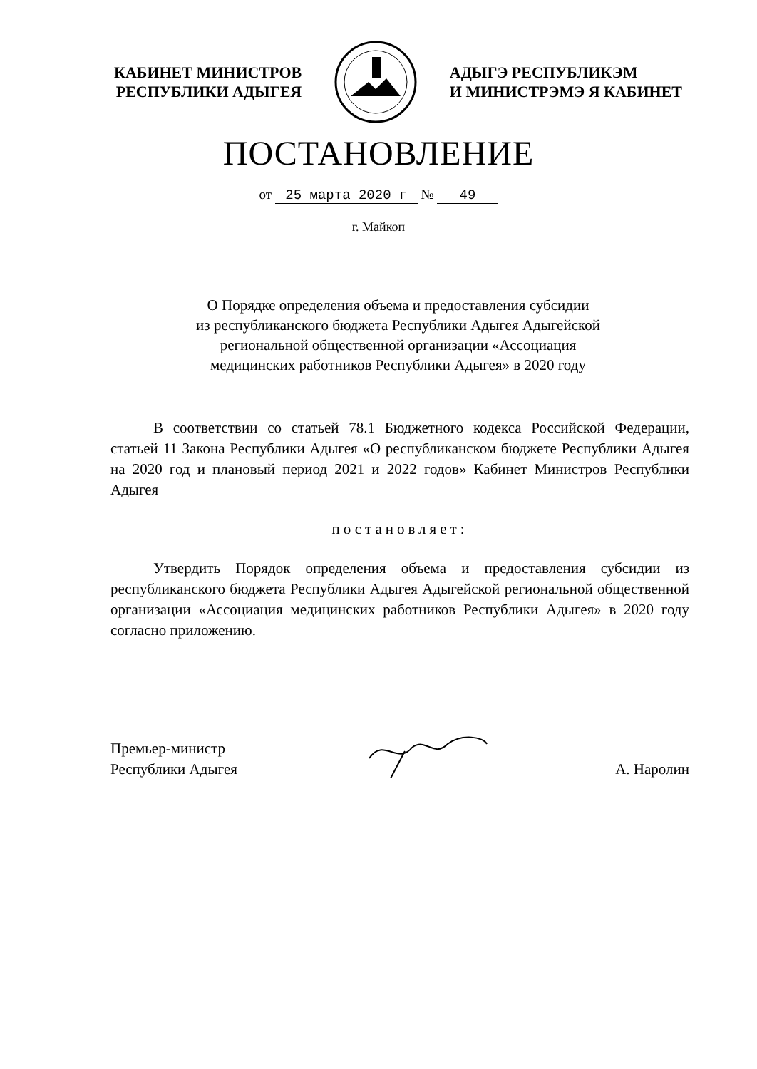КАБИНЕТ МИНИСТРОВ
РЕСПУБЛИКИ АДЫГЕЯ
АДЫГЭ РЕСПУБЛИКЭМ
И МИНИСТРЭМЭ Я КАБИНЕТ
ПОСТАНОВЛЕНИЕ
от 25 марта 2020 г № 49
г. Майкоп
О Порядке определения объема и предоставления субсидии
из республиканского бюджета Республики Адыгея Адыгейской
региональной общественной организации «Ассоциация
медицинских работников Республики Адыгея» в 2020 году
В соответствии со статьей 78.1 Бюджетного кодекса Российской Федерации, статьей 11 Закона Республики Адыгея «О республиканском бюджете Республики Адыгея на 2020 год и плановый период 2021 и 2022 годов» Кабинет Министров Республики Адыгея
постановляет:
Утвердить Порядок определения объема и предоставления субсидии из республиканского бюджета Республики Адыгея Адыгейской региональной общественной организации «Ассоциация медицинских работников Республики Адыгея» в 2020 году согласно приложению.
Премьер-министр
Республики Адыгея
А. Наролин